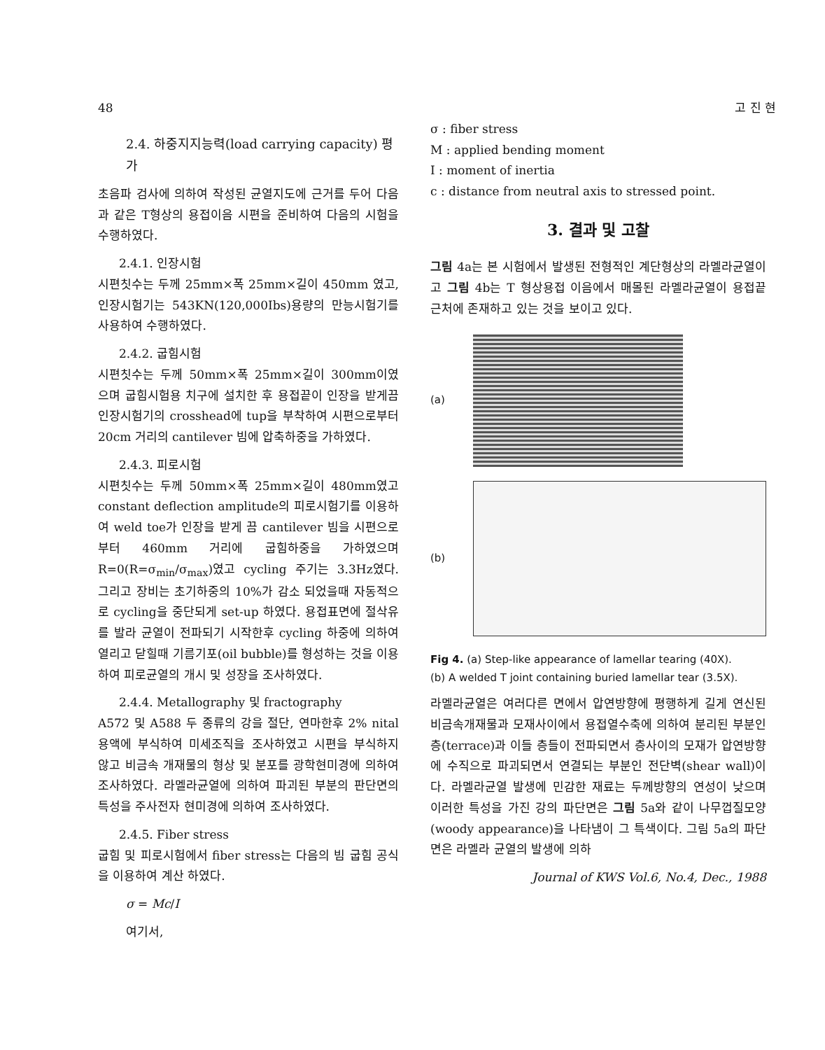48 고 진 현
2.4. 하중지지능력(load carrying capacity) 평가
초음파 검사에 의하여 작성된 균열지도에 근거를 두어 다음과 같은 T형상의 용접이음 시편을 준비하여 다음의 시험을 수행하였다.
2.4.1. 인장시험
시편칫수는 두께 25mm×폭 25mm×길이 450mm 였고, 인장시험기는 543KN(120,000Ibs)용량의 만능시험기를 사용하여 수행하였다.
2.4.2. 굽힘시험
시편칫수는 두께 50mm×폭 25mm×길이 300mm이였으며 굽힘시험용 치구에 설치한 후 용접끝이 인장을 받게끔 인장시험기의 crosshead에 tup을 부착하여 시편으로부터 20cm 거리의 cantilever 빔에 압축하중을 가하였다.
2.4.3. 피로시험
시편칫수는 두께 50mm×폭 25mm×길이 480mm였고 constant deflection amplitude의 피로시험기를 이용하여 weld toe가 인장을 받게 끔 cantilever 빔을 시편으로 부터 460mm 거리에 굽힘하중을 가하였으며 R=0(R=σ<sub>min</sub>/σ<sub>max</sub>)였고 cycling 주기는 3.3Hz였다. 그리고 장비는 초기하중의 10%가 감소 되었을때 자동적으로 cycling을 중단되게 set-up 하였다. 용접표면에 절삭유를 발라 균열이 전파되기 시작한후 cycling 하중에 의하여 열리고 닫힐때 기름기포(oil bubble)를 형성하는 것을 이용하여 피로균열의 개시 및 성장을 조사하였다.
2.4.4. Metallography 및 fractography
A572 및 A588 두 종류의 강을 절단, 연마한후 2% nital 용액에 부식하여 미세조직을 조사하였고 시편을 부식하지 않고 비금속 개재물의 형상 및 분포를 광학현미경에 의하여 조사하였다. 라멜라균열에 의하여 파괴된 부분의 판단면의 특성을 주사전자 현미경에 의하여 조사하였다.
2.4.5. Fiber stress
굽힘 및 피로시험에서 fiber stress는 다음의 빔 굽힘 공식을 이용하여 계산 하였다.
σ = Mc/I
여기서,
σ : fiber stress
M : applied bending moment
I : moment of inertia
c : distance from neutral axis to stressed point.
3. 결과 및 고찰
그림 4a는 본 시험에서 발생된 전형적인 계단형상의 라멜라균열이고 그림 4b는 T 형상용접 이음에서 매몰된 라멜라균열이 용접끝 근처에 존재하고 있는 것을 보이고 있다.
(a)
(b)
Fig 4. (a) Step-like appearance of lamellar tearing (40X).
(b) A welded T joint containing buried lamellar tear (3.5X).
라멜라균열은 여러다른 면에서 압연방향에 평행하게 길게 연신된 비금속개재물과 모재사이에서 용접열수축에 의하여 분리된 부분인 층(terrace)과 이들 층들이 전파되면서 층사이의 모재가 압연방향에 수직으로 파괴되면서 연결되는 부분인 전단벽(shear wall)이다. 라멜라균열 발생에 민감한 재료는 두께방향의 연성이 낮으며 이러한 특성을 가진 강의 파단면은 그림 5a와 같이 나무껍질모양(woody appearance)을 나타냄이 그 특색이다. 그림 5a의 파단면은 라멜라 균열의 발생에 의하
Journal of KWS Vol.6, No.4, Dec., 1988